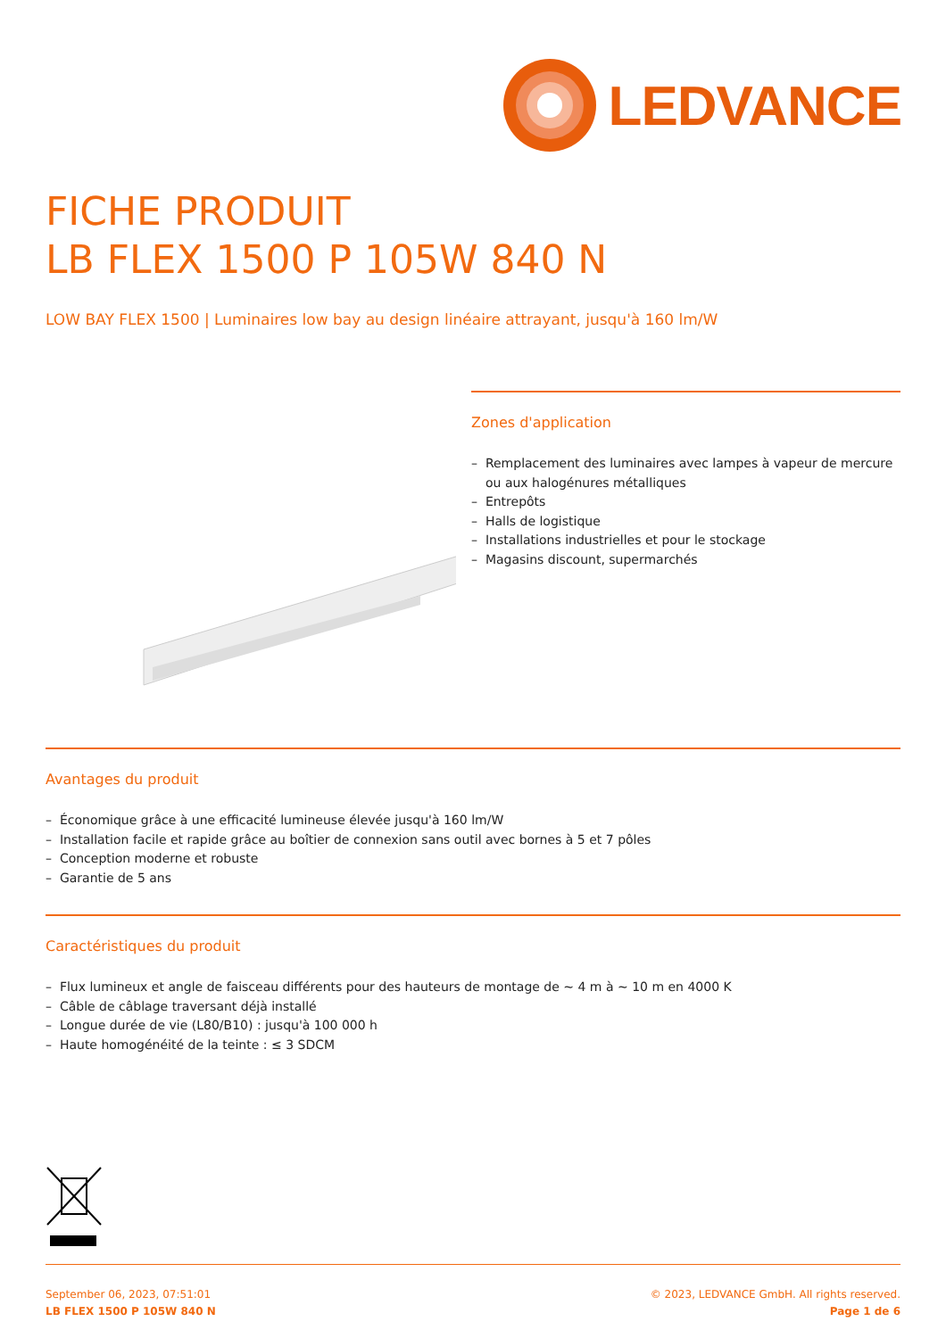LEDVANCE
FICHE PRODUIT
LB FLEX 1500 P 105W 840 N
LOW BAY FLEX 1500 | Luminaires low bay au design linéaire attrayant, jusqu'à 160 lm/W
Zones d'application
– Remplacement des luminaires avec lampes à vapeur de mercure ou aux halogénures métalliques
– Entrepôts
– Halls de logistique
– Installations industrielles et pour le stockage
– Magasins discount, supermarchés
Avantages du produit
– Économique grâce à une efficacité lumineuse élevée jusqu'à 160 lm/W
– Installation facile et rapide grâce au boîtier de connexion sans outil avec bornes à 5 et 7 pôles
– Conception moderne et robuste
– Garantie de 5 ans
Caractéristiques du produit
– Flux lumineux et angle de faisceau différents pour des hauteurs de montage de ~ 4 m à ~ 10 m en 4000 K
– Câble de câblage traversant déjà installé
– Longue durée de vie (L80/B10) : jusqu'à 100 000 h
– Haute homogénéité de la teinte : ≤ 3 SDCM
September 06, 2023, 07:51:01
LB FLEX 1500 P 105W 840 N
© 2023, LEDVANCE GmbH. All rights reserved.
Page 1 de 6